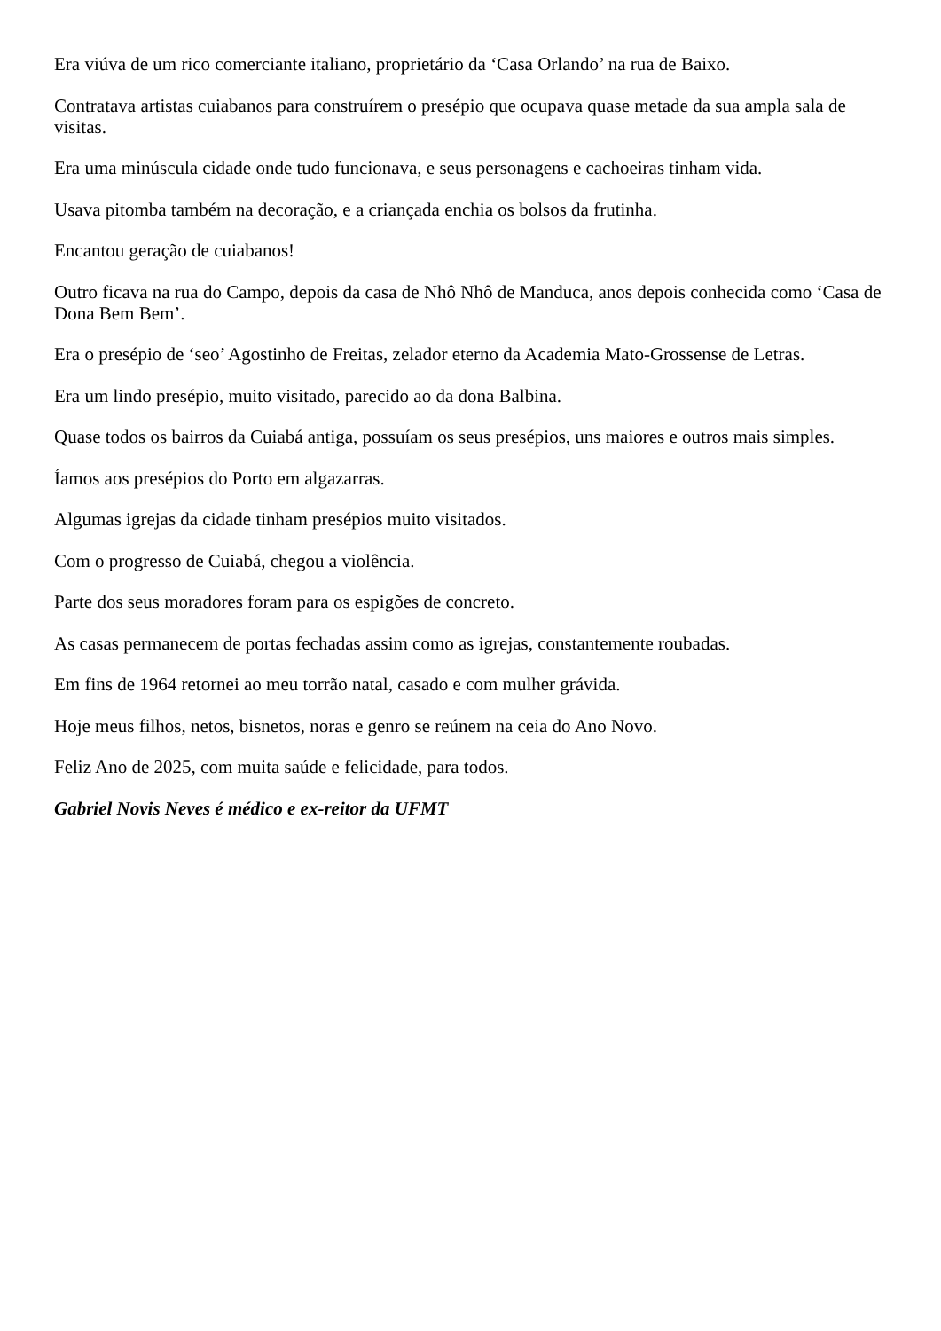Era viúva de um rico comerciante italiano, proprietário da ‘Casa Orlando’ na rua de Baixo.
Contratava artistas cuiabanos para construírem o presépio que ocupava quase metade da sua ampla sala de visitas.
Era uma minúscula cidade onde tudo funcionava, e seus personagens e cachoeiras tinham vida.
Usava pitomba também na decoração, e a criançada enchia os bolsos da frutinha.
Encantou geração de cuiabanos!
Outro ficava na rua do Campo, depois da casa de Nhô Nhô de Manduca, anos depois conhecida como ‘Casa de Dona Bem Bem’.
Era o presépio de ‘seo’ Agostinho de Freitas, zelador eterno da Academia Mato-Grossense de Letras.
Era um lindo presépio, muito visitado, parecido ao da dona Balbina.
Quase todos os bairros da Cuiabá antiga, possuíam os seus presépios, uns maiores e outros mais simples.
Íamos aos presépios do Porto em algazarras.
Algumas igrejas da cidade tinham presépios muito visitados.
Com o progresso de Cuiabá, chegou a violência.
Parte dos seus moradores foram para os espigões de concreto.
As casas permanecem de portas fechadas assim como as igrejas, constantemente roubadas.
Em fins de 1964 retornei ao meu torrão natal, casado e com mulher grávida.
Hoje meus filhos, netos, bisnetos, noras e genro se reúnem na ceia do Ano Novo.
Feliz Ano de 2025, com muita saúde e felicidade, para todos.
Gabriel Novis Neves é médico e ex-reitor da UFMT